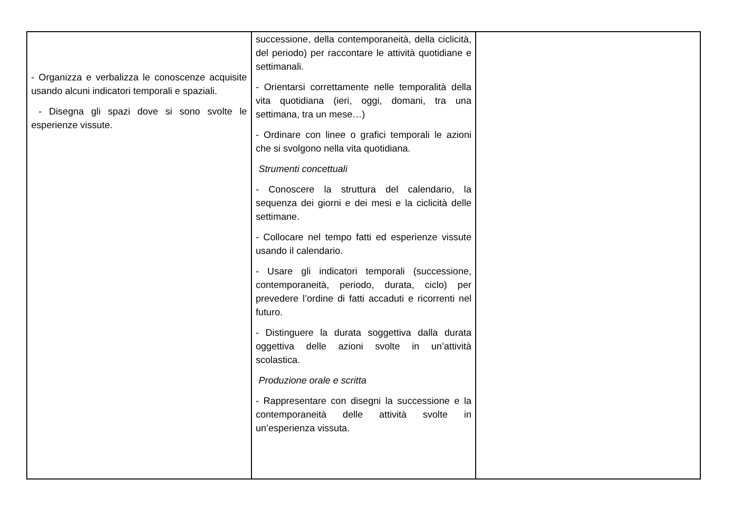| - Organizza e verbalizza le conoscenze acquisite usando alcuni indicatori temporali e spaziali. - Disegna gli spazi dove si sono svolte le esperienze vissute. | successione, della contemporaneità, della ciclicità, del periodo) per raccontare le attività quotidiane e settimanali. - Orientarsi correttamente nelle temporalità della vita quotidiana (ieri, oggi, domani, tra una settimana, tra un mese…) - Ordinare con linee o grafici temporali le azioni che si svolgono nella vita quotidiana. Strumenti concettuali - Conoscere la struttura del calendario, la sequenza dei giorni e dei mesi e la ciclicità delle settimane. - Collocare nel tempo fatti ed esperienze vissute usando il calendario. - Usare gli indicatori temporali (successione, contemporaneità, periodo, durata, ciclo) per prevedere l’ordine di fatti accaduti e ricorrenti nel futuro. - Distinguere la durata soggettiva dalla durata oggettiva delle azioni svolte in un’attività scolastica. Produzione orale e scritta - Rappresentare con disegni la successione e la contemporaneità delle attività svolte in un’esperienza vissuta. | |